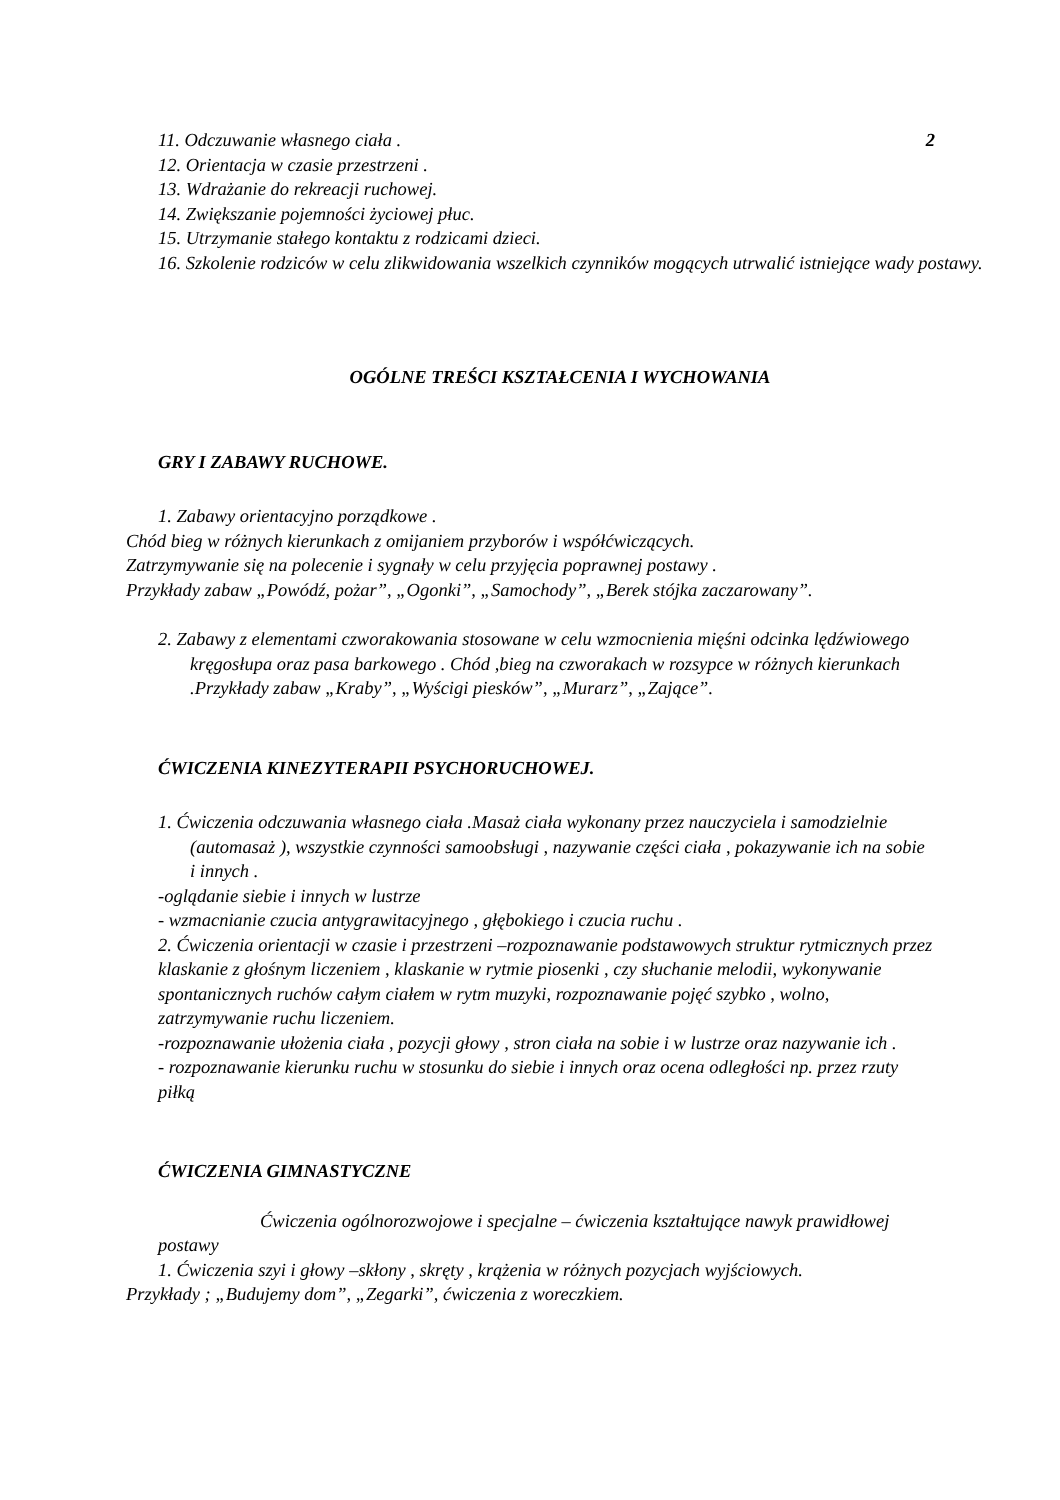11. Odczuwanie własnego ciała . 2
12. Orientacja w czasie przestrzeni .
13. Wdrażanie do rekreacji ruchowej.
14. Zwiększanie pojemności życiowej płuc.
15. Utrzymanie stałego kontaktu z rodzicami dzieci.
16. Szkolenie rodziców w celu zlikwidowania wszelkich czynników mogących utrwalić istniejące wady postawy.
OGÓLNE TREŚCI KSZTAŁCENIA I WYCHOWANIA
GRY I ZABAWY RUCHOWE.
1. Zabawy orientacyjno porządkowe .
Chód bieg w różnych kierunkach z omijaniem przyborów i współćwiczących.
Zatrzymywanie się na polecenie i sygnały w celu przyjęcia poprawnej postawy .
Przykłady zabaw „Powódź, pożar”, „Ogonki”, „Samochody”, „Berek stójka zaczarowany”.
2. Zabawy z elementami czworakowania stosowane w celu wzmocnienia mięśni odcinka lędźwiowego kręgosłupa oraz pasa barkowego . Chód ,bieg na czworakach w rozsypce w różnych kierunkach .Przykłady zabaw „Kraby”, „Wyścigi piesków”, „Murarz”, „Zające”.
ĆWICZENIA KINEZYTERAPII PSYCHORUCHOWEJ.
1. Ćwiczenia odczuwania własnego ciała .Masaż ciała wykonany przez nauczyciela i samodzielnie (automasaż ), wszystkie czynności samoobsługi , nazywanie części ciała , pokazywanie ich na sobie i innych .
-oglądanie siebie i innych w lustrze
- wzmacnianie czucia antygrawitacyjnego , głębokiego i czucia ruchu .
2. Ćwiczenia orientacji w czasie i przestrzeni –rozpoznawanie podstawowych struktur rytmicznych przez klaskanie z głośnym liczeniem , klaskanie w rytmie piosenki , czy słuchanie melodii, wykonywanie spontanicznych ruchów całym ciałem w rytm muzyki, rozpoznawanie pojęć szybko , wolno, zatrzymywanie ruchu liczeniem.
-rozpoznawanie ułożenia ciała , pozycji głowy , stron ciała na sobie i w lustrze oraz nazywanie ich .
- rozpoznawanie kierunku ruchu w stosunku do siebie i innych oraz ocena odległości np. przez rzuty piłką
ĆWICZENIA GIMNASTYCZNE
Ćwiczenia ogólnorozwojowe i specjalne – ćwiczenia kształtujące nawyk prawidłowej postawy
1. Ćwiczenia szyi i głowy –skłony , skręty , krążenia w różnych pozycjach wyjściowych.
Przykłady ; „Budujemy dom”, „Zegarki”, ćwiczenia z woreczkiem.